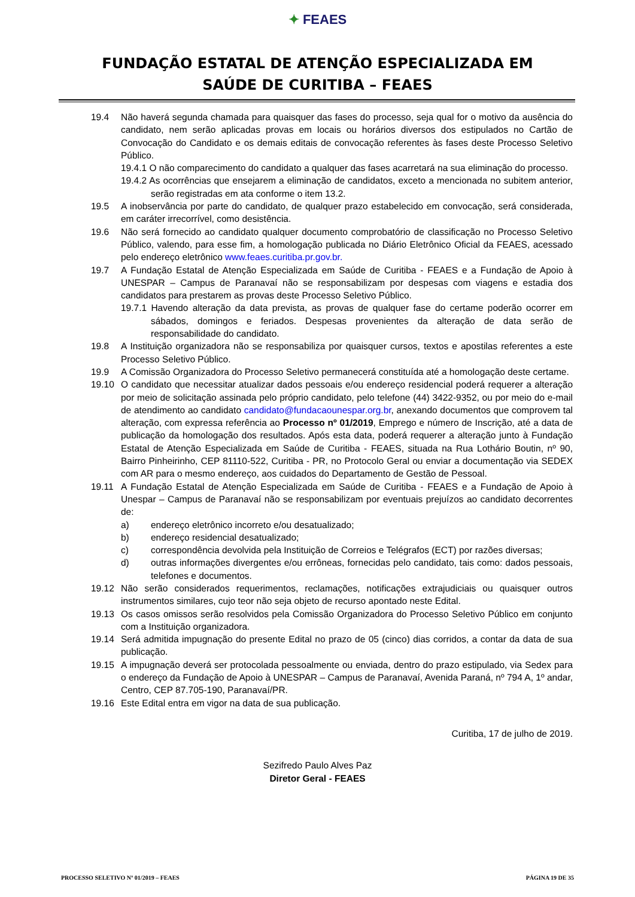✦ FEAES
FUNDAÇÃO ESTATAL DE ATENÇÃO ESPECIALIZADA EM
SAÚDE DE CURITIBA – FEAES
19.4 Não haverá segunda chamada para quaisquer das fases do processo, seja qual for o motivo da ausência do candidato, nem serão aplicadas provas em locais ou horários diversos dos estipulados no Cartão de Convocação do Candidato e os demais editais de convocação referentes às fases deste Processo Seletivo Público.
19.4.1 O não comparecimento do candidato a qualquer das fases acarretará na sua eliminação do processo.
19.4.2 As ocorrências que ensejarem a eliminação de candidatos, exceto a mencionada no subitem anterior, serão registradas em ata conforme o item 13.2.
19.5 A inobservância por parte do candidato, de qualquer prazo estabelecido em convocação, será considerada, em caráter irrecorrível, como desistência.
19.6 Não será fornecido ao candidato qualquer documento comprobatório de classificação no Processo Seletivo Público, valendo, para esse fim, a homologação publicada no Diário Eletrônico Oficial da FEAES, acessado pelo endereço eletrônico www.feaes.curitiba.pr.gov.br.
19.7 A Fundação Estatal de Atenção Especializada em Saúde de Curitiba - FEAES e a Fundação de Apoio à UNESPAR – Campus de Paranavaí não se responsabilizam por despesas com viagens e estadia dos candidatos para prestarem as provas deste Processo Seletivo Público.
19.7.1 Havendo alteração da data prevista, as provas de qualquer fase do certame poderão ocorrer em sábados, domingos e feriados. Despesas provenientes da alteração de data serão de responsabilidade do candidato.
19.8 A Instituição organizadora não se responsabiliza por quaisquer cursos, textos e apostilas referentes a este Processo Seletivo Público.
19.9 A Comissão Organizadora do Processo Seletivo permanecerá constituída até a homologação deste certame.
19.10 O candidato que necessitar atualizar dados pessoais e/ou endereço residencial poderá requerer a alteração por meio de solicitação assinada pelo próprio candidato, pelo telefone (44) 3422-9352, ou por meio do e-mail de atendimento ao candidato candidato@fundacaounespar.org.br, anexando documentos que comprovem tal alteração, com expressa referência ao Processo nº 01/2019, Emprego e número de Inscrição, até a data de publicação da homologação dos resultados. Após esta data, poderá requerer a alteração junto à Fundação Estatal de Atenção Especializada em Saúde de Curitiba - FEAES, situada na Rua Lothário Boutin, nº 90, Bairro Pinheirinho, CEP 81110-522, Curitiba - PR, no Protocolo Geral ou enviar a documentação via SEDEX com AR para o mesmo endereço, aos cuidados do Departamento de Gestão de Pessoal.
19.11 A Fundação Estatal de Atenção Especializada em Saúde de Curitiba - FEAES e a Fundação de Apoio à Unespar – Campus de Paranavaí não se responsabilizam por eventuais prejuízos ao candidato decorrentes de:
a) endereço eletrônico incorreto e/ou desatualizado;
b) endereço residencial desatualizado;
c) correspondência devolvida pela Instituição de Correios e Telégrafos (ECT) por razões diversas;
d) outras informações divergentes e/ou errôneas, fornecidas pelo candidato, tais como: dados pessoais, telefones e documentos.
19.12 Não serão considerados requerimentos, reclamações, notificações extrajudiciais ou quaisquer outros instrumentos similares, cujo teor não seja objeto de recurso apontado neste Edital.
19.13 Os casos omissos serão resolvidos pela Comissão Organizadora do Processo Seletivo Público em conjunto com a Instituição organizadora.
19.14 Será admitida impugnação do presente Edital no prazo de 05 (cinco) dias corridos, a contar da data de sua publicação.
19.15 A impugnação deverá ser protocolada pessoalmente ou enviada, dentro do prazo estipulado, via Sedex para o endereço da Fundação de Apoio à UNESPAR – Campus de Paranavaí, Avenida Paraná, nº 794 A, 1º andar, Centro, CEP 87.705-190, Paranavaí/PR.
19.16 Este Edital entra em vigor na data de sua publicação.
Curitiba, 17 de julho de 2019.
Sezifredo Paulo Alves Paz
Diretor Geral - FEAES
PROCESSO SELETIVO Nº 01/2019 – FEAES PÁGINA 19 DE 35